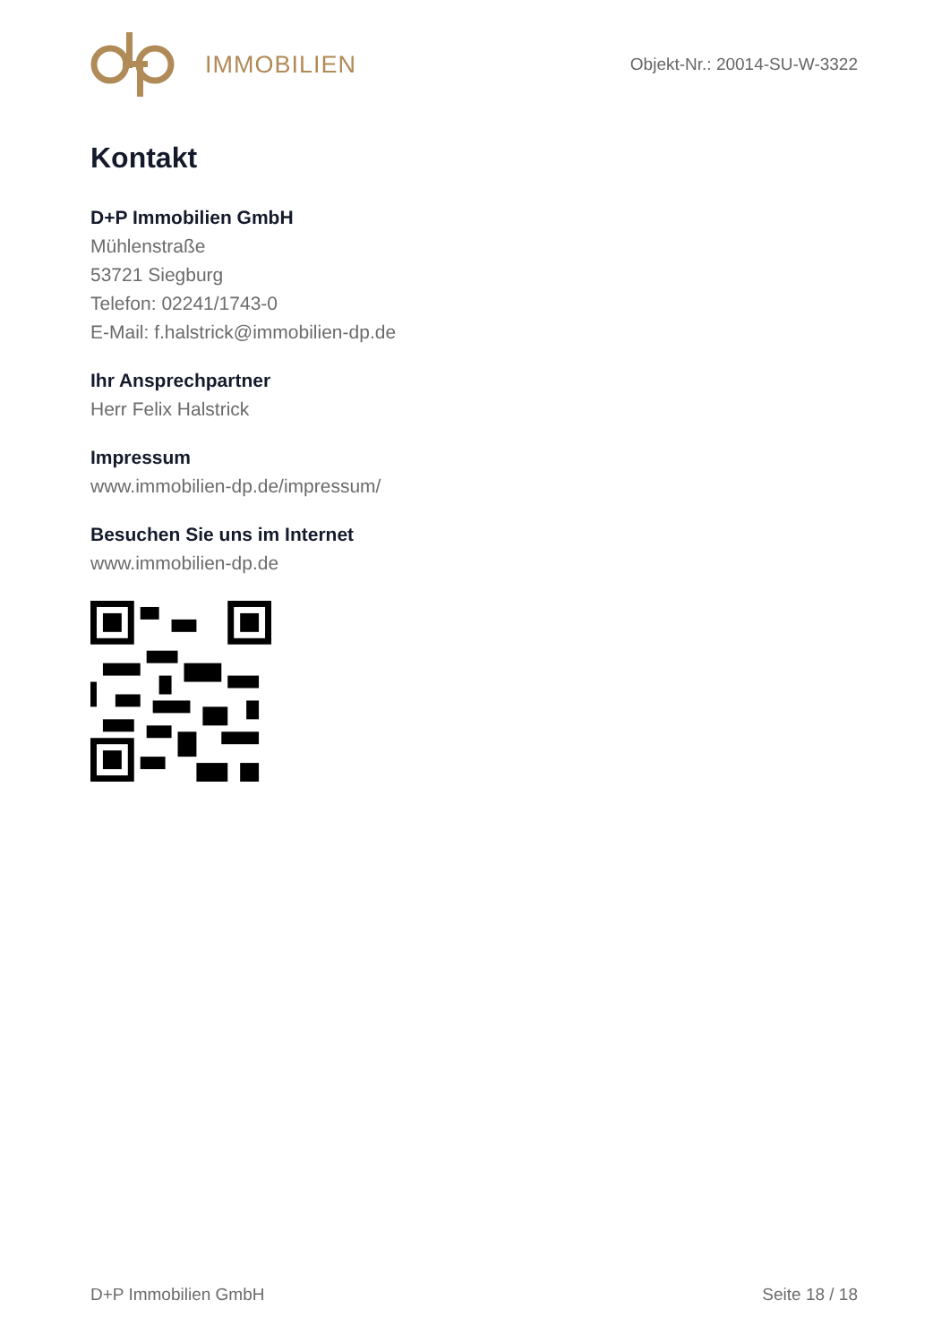IMMOBILIEN
Objekt-Nr.: 20014-SU-W-3322
Kontakt
D+P Immobilien GmbH
Mühlenstraße
53721 Siegburg
Telefon: 02241/1743-0
E-Mail: f.halstrick@immobilien-dp.de
Ihr Ansprechpartner
Herr Felix Halstrick
Impressum
www.immobilien-dp.de/impressum/
Besuchen Sie uns im Internet
www.immobilien-dp.de
D+P Immobilien GmbH Seite 18 / 18